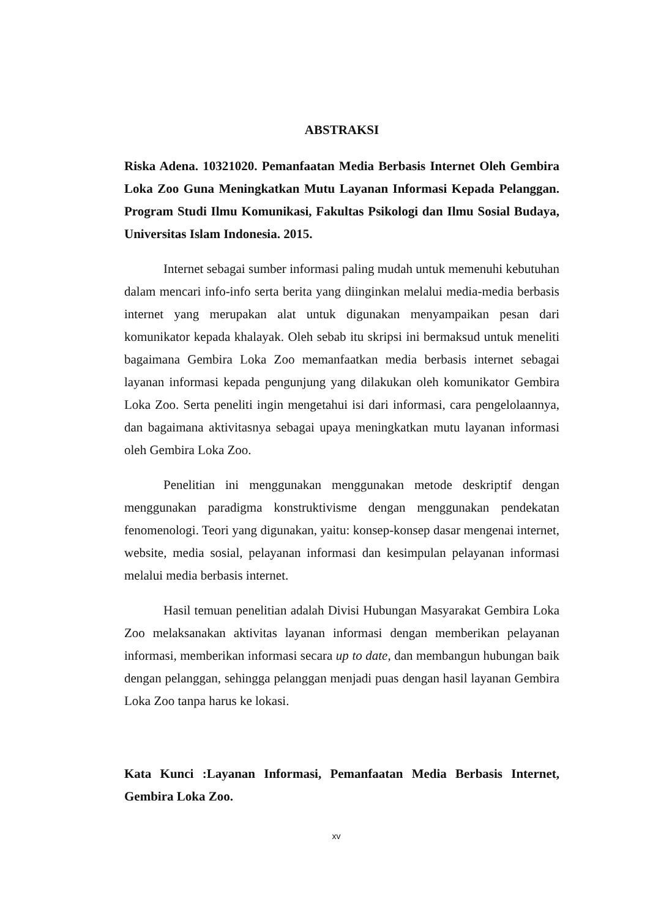ABSTRAKSI
Riska Adena. 10321020. Pemanfaatan Media Berbasis Internet Oleh Gembira Loka Zoo Guna Meningkatkan Mutu Layanan Informasi Kepada Pelanggan. Program Studi Ilmu Komunikasi, Fakultas Psikologi dan Ilmu Sosial Budaya, Universitas Islam Indonesia. 2015.
Internet sebagai sumber informasi paling mudah untuk memenuhi kebutuhan dalam mencari info-info serta berita yang diinginkan melalui media-media berbasis internet yang merupakan alat untuk digunakan menyampaikan pesan dari komunikator kepada khalayak. Oleh sebab itu skripsi ini bermaksud untuk meneliti bagaimana Gembira Loka Zoo memanfaatkan media berbasis internet sebagai layanan informasi kepada pengunjung yang dilakukan oleh komunikator Gembira Loka Zoo. Serta peneliti ingin mengetahui isi dari informasi, cara pengelolaannya, dan bagaimana aktivitasnya sebagai upaya meningkatkan mutu layanan informasi oleh Gembira Loka Zoo.
Penelitian ini menggunakan menggunakan metode deskriptif dengan menggunakan paradigma konstruktivisme dengan menggunakan pendekatan fenomenologi. Teori yang digunakan, yaitu: konsep-konsep dasar mengenai internet, website, media sosial, pelayanan informasi dan kesimpulan pelayanan informasi melalui media berbasis internet.
Hasil temuan penelitian adalah Divisi Hubungan Masyarakat Gembira Loka Zoo melaksanakan aktivitas layanan informasi dengan memberikan pelayanan informasi, memberikan informasi secara up to date, dan membangun hubungan baik dengan pelanggan, sehingga pelanggan menjadi puas dengan hasil layanan Gembira Loka Zoo tanpa harus ke lokasi.
Kata Kunci :Layanan Informasi, Pemanfaatan Media Berbasis Internet, Gembira Loka Zoo.
xv